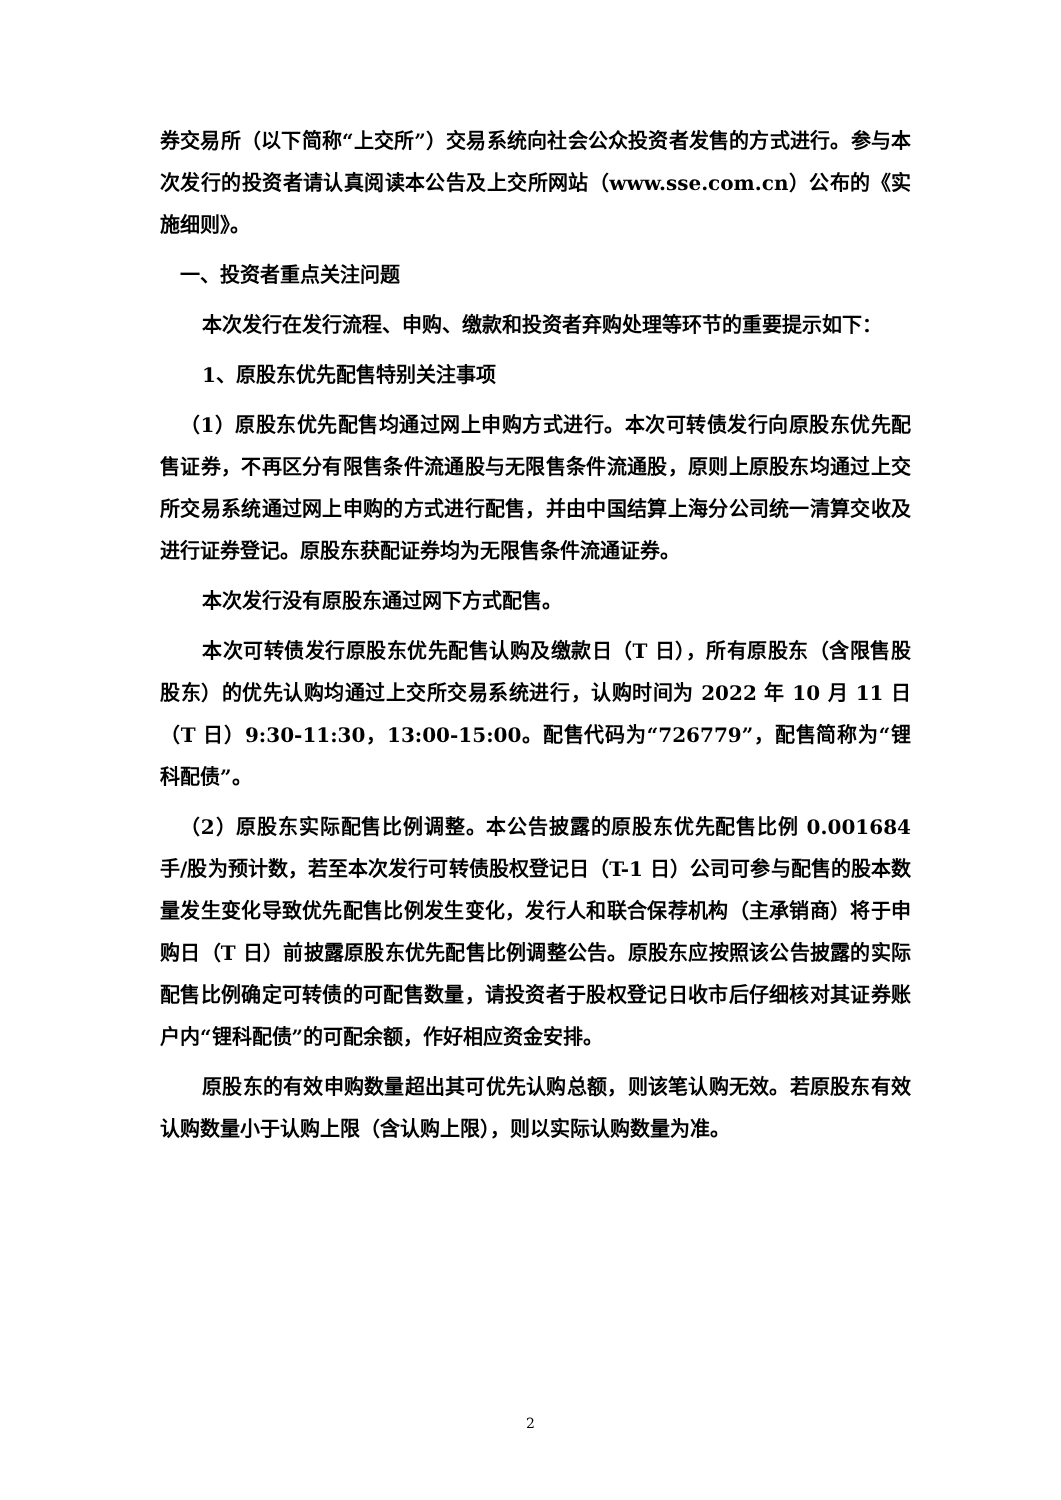券交易所（以下简称“上交所”）交易系统向社会公众投资者发售的方式进行。参与本次发行的投资者请认真阅读本公告及上交所网站（www.sse.com.cn）公布的《实施细则》。
一、投资者重点关注问题
本次发行在发行流程、申购、缴款和投资者弃购处理等环节的重要提示如下：
1、原股东优先配售特别关注事项
（1）原股东优先配售均通过网上申购方式进行。本次可转债发行向原股东优先配售证券，不再区分有限售条件流通股与无限售条件流通股，原则上原股东均通过上交所交易系统通过网上申购的方式进行配售，并由中国结算上海分公司统一清算交收及进行证券登记。原股东获配证券均为无限售条件流通证券。
本次发行没有原股东通过网下方式配售。
本次可转债发行原股东优先配售认购及缴款日（T 日），所有原股东（含限售股股东）的优先认购均通过上交所交易系统进行，认购时间为 2022 年 10 月 11 日（T 日）9:30-11:30，13:00-15:00。配售代码为“726779”，配售简称为“锂科配债”。
（2）原股东实际配售比例调整。本公告披露的原股东优先配售比例 0.001684 手/股为预计数，若至本次发行可转债股权登记日（T-1 日）公司可参与配售的股本数量发生变化导致优先配售比例发生变化，发行人和联合保荐机构（主承销商）将于申购日（T 日）前披露原股东优先配售比例调整公告。原股东应按照该公告披露的实际配售比例确定可转债的可配售数量，请投资者于股权登记日收市后仔细核对其证券账户内“锂科配债”的可配余额，作好相应资金安排。
原股东的有效申购数量超出其可优先认购总额，则该笔认购无效。若原股东有效认购数量小于认购上限（含认购上限），则以实际认购数量为准。
2